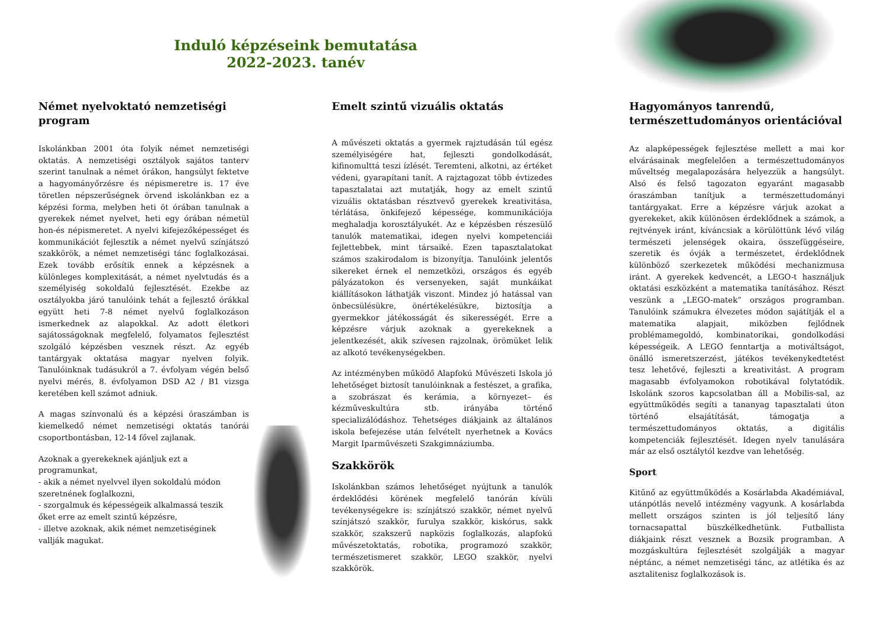Induló képzéseink bemutatása
2022-2023. tanév
Német nyelvoktató nemzetiségi program
Iskolánkban 2001 óta folyik német nemzetiségi oktatás. A nemzetiségi osztályok sajátos tanterv szerint tanulnak a német órákon, hangsúlyt fektetve a hagyományőrzésre és népismeretre is. 17 éve töretlen népszerűségnek örvend iskolánkban ez a képzési forma, melyben heti öt órában tanulnak a gyerekek német nyelvet, heti egy órában németül hon-és népismeretet. A nyelvi kifejezőképességet és kommunikációt fejlesztik a német nyelvű színjátszó szakkörök, a német nemzetiségi tánc foglalkozásai. Ezek tovább erősítik ennek a képzésnek a különleges komplexitását, a német nyelvtudás és a személyiség sokoldalú fejlesztését. Ezekbe az osztályokba járó tanulóink tehát a fejlesztő órákkal együtt heti 7-8 német nyelvű foglalkozáson ismerkednek az alapokkal. Az adott életkori sajátosságoknak megfelelő, folyamatos fejlesztést szolgáló képzésben vesznek részt. Az egyéb tantárgyak oktatása magyar nyelven folyik. Tanulóinknak tudásukról a 7. évfolyam végén belső nyelvi mérés, 8. évfolyamon DSD A2 / B1 vizsga keretében kell számot adniuk.
A magas színvonalú és a képzési óraszámban is kiemelkedő német nemzetiségi oktatás tanórái csoportbontásban, 12-14 fővel zajlanak.
Azoknak a gyerekeknek ajánljuk ezt a programunkat,
- akik a német nyelvvel ilyen sokoldalú módon szeretnének foglalkozni,
- szorgalmuk és képességeik alkalmassá teszik őket erre az emelt szintű képzésre,
- illetve azoknak, akik német nemzetiséginek vallják magukat.
Emelt szintű vizuális oktatás
A művészeti oktatás a gyermek rajztudásán túl egész személyiségére hat, fejleszti gondolkodását, kifinomulttá teszi ízlését. Teremteni, alkotni, az értéket védeni, gyarapítani tanít. A rajztagozat több évtizedes tapasztalatai azt mutatják, hogy az emelt szintű vizuális oktatásban résztvevő gyerekek kreativitása, térlátása, önkifejező képessége, kommunikációja meghaladja korosztályukét. Az e képzésben részesülő tanulók matematikai, idegen nyelvi kompetenciái fejlettebbek, mint társaiké. Ezen tapasztalatokat számos szakirodalom is bizonyítja. Tanulóink jelentős sikereket érnek el nemzetközi, országos és egyéb pályázatokon és versenyeken, saját munkáikat kiállításokon láthatják viszont. Mindez jó hatással van önbecsülésükre, önértékelésükre, biztosítja a gyermekkor játékosságát és sikerességét. Erre a képzésre várjuk azoknak a gyerekeknek a jelentkezését, akik szívesen rajzolnak, örömüket lelik az alkotó tevékenységekben.
Az intézményben működő Alapfokú Művészeti Iskola jó lehetőséget biztosít tanulóinknak a festészet, a grafika, a szobrászat és kerámia, a környezet– és kézműveskultúra stb. irányába történő specializálódáshoz. Tehetséges diákjaink az általános iskola befejezése után felvételt nyerhetnek a Kovács Margit Iparművészeti Szakgimnáziumba.
Szakkörök
Iskolánkban számos lehetőséget nyújtunk a tanulók érdeklődési körének megfelelő tanórán kívüli tevékenységekre is: színjátszó szakkör, német nyelvű színjátszó szakkör, furulya szakkör, kiskórus, sakk szakkör, szakszerű napközis foglalkozás, alapfokú művészetoktatás, robotika, programozó szakkör, természetismeret szakkör, LEGO szakkör, nyelvi szakkörök.
Hagyományos tanrendű, természettudományos orientációval
Az alapképességek fejlesztése mellett a mai kor elvárásainak megfelelően a természettudományos műveltség megalapozására helyezzük a hangsúlyt. Alsó és felső tagozaton egyaránt magasabb óraszámban tanítjuk a természettudományi tantárgyakat. Erre a képzésre várjuk azokat a gyerekeket, akik különösen érdeklődnek a számok, a rejtvények iránt, kíváncsiak a körülöttünk lévő világ természeti jelenségek okaira, összefüggéseire, szeretik és óvják a természetet, érdeklődnek különböző szerkezetek működési mechanizmusa iránt. A gyerekek kedvencét, a LEGO-t használjuk oktatási eszközként a matematika tanításához. Részt veszünk a „LEGO-matek” országos programban. Tanulóink számukra élvezetes módon sajátítják el a matematika alapjait, miközben fejlődnek problémamegoldó, kombinatorikai, gondolkodási képességeik. A LEGO fenntartja a motiváltságot, önálló ismeretszerzést, játékos tevékenykedtetést tesz lehetővé, fejleszti a kreativitást. A program magasabb évfolyamokon robotikával folytatódik. Iskolánk szoros kapcsolatban áll a Mobilis-sal, az együttműködés segíti a tananyag tapasztalati úton történő elsajátítását, támogatja a természettudományos oktatás, a digitális kompetenciák fejlesztését. Idegen nyelv tanulására már az első osztálytól kezdve van lehetőség.
Sport
Kitűnő az együttműködés a Kosárlabda Akadémiával, utánpótlás nevelő intézmény vagyunk. A kosárlabda mellett országos szinten is jól teljesítő lány tornacsapattal büszkélkedhetünk. Futballista diákjaink részt vesznek a Bozsik programban. A mozgáskultúra fejlesztését szolgálják a magyar néptánc, a német nemzetiségi tánc, az atlétika és az asztalitenisz foglalkozások is.